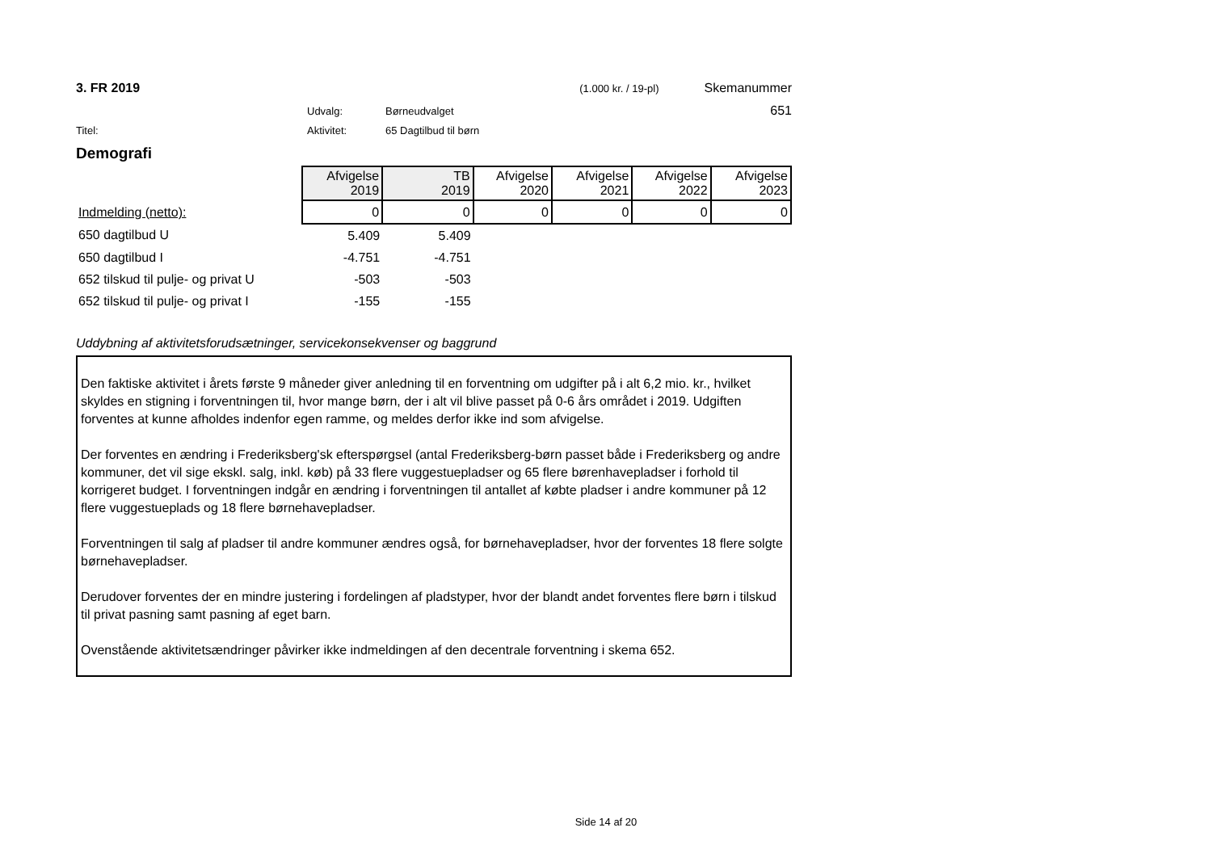3. FR 2019 (1.000 kr. / 19-pl) Skemanummer
Udvalg: Børneudvalget 651
Titel: Aktivitet: 65 Dagtilbud til børn
Demografi
| | Afvigelse 2019 | TB 2019 | Afvigelse 2020 | Afvigelse 2021 | Afvigelse 2022 | Afvigelse 2023 |
| Indmelding (netto): | 0 | 0 | 0 | 0 | 0 | 0 |
| 650 dagtilbud U | 5.409 | 5.409 | | | | |
| 650 dagtilbud I | -4.751 | -4.751 | | | | |
| 652 tilskud til pulje- og privat U | -503 | -503 | | | | |
| 652 tilskud til pulje- og privat I | -155 | -155 | | | | |
Uddybning af aktivitetsforudsætninger, servicekonsekvenser og baggrund
Den faktiske aktivitet i årets første 9 måneder giver anledning til en forventning om udgifter på i alt 6,2 mio. kr., hvilket skyldes en stigning i forventningen til, hvor mange børn, der i alt vil blive passet på 0-6 års området i 2019. Udgiften forventes at kunne afholdes indenfor egen ramme, og meldes derfor ikke ind som afvigelse.
Der forventes en ændring i Frederiksberg'sk efterspørgsel (antal Frederiksberg-børn passet både i Frederiksberg og andre kommuner, det vil sige ekskl. salg, inkl. køb) på 33 flere vuggestuepladser og 65 flere børenhavepladser i forhold til korrigeret budget. I forventningen indgår en ændring i forventningen til antallet af købte pladser i andre kommuner på 12 flere vuggestueplads og 18 flere børnehavepladser.
Forventningen til salg af pladser til andre kommuner ændres også, for børnehavepladser, hvor der forventes 18 flere solgte børnehavepladser.
Derudover forventes der en mindre justering i fordelingen af pladstyper, hvor der blandt andet forventes flere børn i tilskud til privat pasning samt pasning af eget barn.
Ovenstående aktivitetsændringer påvirker ikke indmeldingen af den decentrale forventning i skema 652.
Side 14 af 20